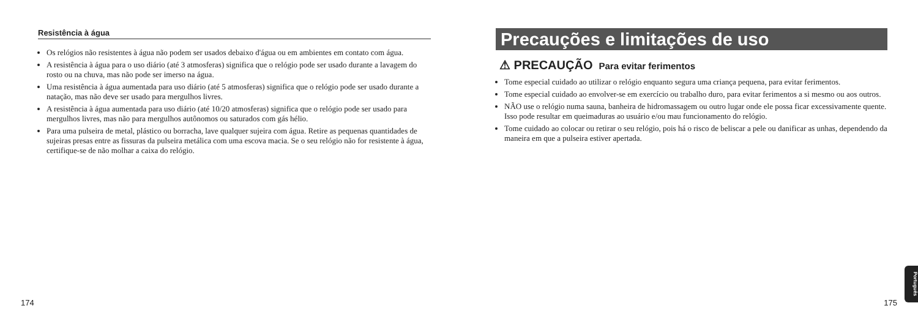Resistência à água
Os relógios não resistentes à água não podem ser usados debaixo d'água ou em ambientes em contato com água.
A resistência à água para o uso diário (até 3 atmosferas) significa que o relógio pode ser usado durante a lavagem do rosto ou na chuva, mas não pode ser imerso na água.
Uma resistência à água aumentada para uso diário (até 5 atmosferas) significa que o relógio pode ser usado durante a natação, mas não deve ser usado para mergulhos livres.
A resistência à água aumentada para uso diário (até 10/20 atmosferas) significa que o relógio pode ser usado para mergulhos livres, mas não para mergulhos autônomos ou saturados com gás hélio.
Para uma pulseira de metal, plástico ou borracha, lave qualquer sujeira com água. Retire as pequenas quantidades de sujeiras presas entre as fissuras da pulseira metálica com uma escova macia. Se o seu relógio não for resistente à água, certifique-se de não molhar a caixa do relógio.
Precauções e limitações de uso
⚠ PRECAUÇÃO Para evitar ferimentos
Tome especial cuidado ao utilizar o relógio enquanto segura uma criança pequena, para evitar ferimentos.
Tome especial cuidado ao envolver-se em exercício ou trabalho duro, para evitar ferimentos a si mesmo ou aos outros.
NÃO use o relógio numa sauna, banheira de hidromassagem ou outro lugar onde ele possa ficar excessivamente quente. Isso pode resultar em queimaduras ao usuário e/ou mau funcionamento do relógio.
Tome cuidado ao colocar ou retirar o seu relógio, pois há o risco de beliscar a pele ou danificar as unhas, dependendo da maneira em que a pulseira estiver apertada.
Português
174 175